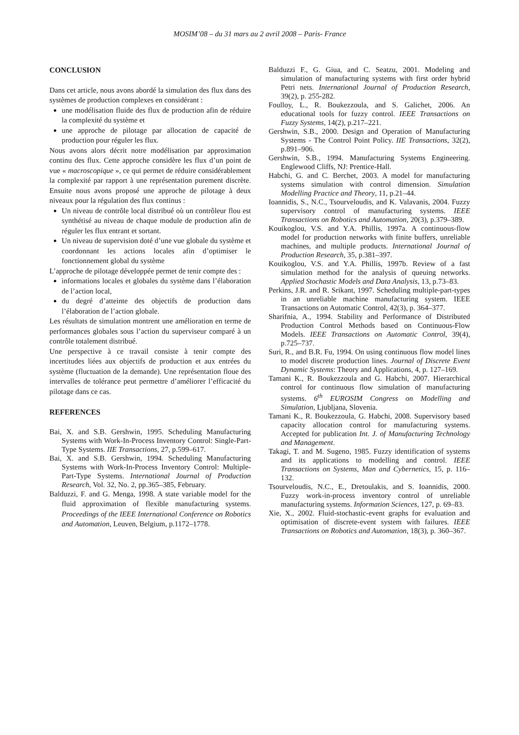MOSIM’08 – du 31 mars au 2 avril 2008 – Paris- France
CONCLUSION
Dans cet article, nous avons abordé la simulation des flux dans des systèmes de production complexes en considérant :
une modélisation fluide des flux de production afin de réduire la complexité du système et
une approche de pilotage par allocation de capacité de production pour réguler les flux.
Nous avons alors décrit notre modélisation par approximation continu des flux. Cette approche considère les flux d’un point de vue « macroscopique », ce qui permet de réduire considérablement la complexité par rapport à une représentation purement discrète. Ensuite nous avons proposé une approche de pilotage à deux niveaux pour la régulation des flux continus :
Un niveau de contrôle local distribué où un contrôleur flou est synthétisé au niveau de chaque module de production afin de réguler les flux entrant et sortant.
Un niveau de supervision doté d’une vue globale du système et coordonnant les actions locales afin d’optimiser le fonctionnement global du système
L’approche de pilotage développée permet de tenir compte des :
informations locales et globales du système dans l’élaboration de l’action local,
du degré d’atteinte des objectifs de production dans l’élaboration de l’action globale.
Les résultats de simulation montrent une amélioration en terme de performances globales sous l’action du superviseur comparé à un contrôle totalement distribué.
Une perspective à ce travail consiste à tenir compte des incertitudes liées aux objectifs de production et aux entrées du système (fluctuation de la demande). Une représentation floue des intervalles de tolérance peut permettre d’améliorer l’efficacité du pilotage dans ce cas.
REFERENCES
Bai, X. and S.B. Gershwin, 1995. Scheduling Manufacturing Systems with Work-In-Process Inventory Control: Single-Part-Type Systems. IIE Transactions, 27, p.599–617.
Bai, X. and S.B. Gershwin, 1994. Scheduling Manufacturing Systems with Work-In-Process Inventory Control: Multiple-Part-Type Systems. International Journal of Production Research, Vol. 32, No. 2, pp.365–385, February.
Balduzzi, F. and G. Menga, 1998. A state variable model for the fluid approximation of flexible manufacturing systems. Proceedings of the IEEE International Conference on Robotics and Automation, Leuven, Belgium, p.1172–1778.
Balduzzi F., G. Giua, and C. Seatzu, 2001. Modeling and simulation of manufacturing systems with first order hybrid Petri nets. International Journal of Production Research, 39(2), p. 255-282.
Foulloy, L., R. Boukezzoula, and S. Galichet, 2006. An educational tools for fuzzy control. IEEE Transactions on Fuzzy Systems, 14(2), p.217–221.
Gershwin, S.B., 2000. Design and Operation of Manufacturing Systems - The Control Point Policy. IIE Transactions, 32(2), p.891–906.
Gershwin, S.B., 1994. Manufacturing Systems Engineering. Englewood Cliffs, NJ: Prentice-Hall.
Habchi, G. and C. Berchet, 2003. A model for manufacturing systems simulation with control dimension. Simulation Modelling Practice and Theory, 11, p.21–44.
Ioannidis, S., N.C., Tsourveloudis, and K. Valavanis, 2004. Fuzzy supervisory control of manufacturing systems. IEEE Transactions on Robotics and Automation, 20(3), p.379–389.
Kouikoglou, V.S. and Y.A. Phillis, 1997a. A continuous-flow model for production networks with finite buffers, unreliable machines, and multiple products. International Journal of Production Research, 35, p.381–397.
Kouikoglou, V.S. and Y.A. Phillis, 1997b. Review of a fast simulation method for the analysis of queuing networks. Applied Stochastic Models and Data Analysis, 13, p.73–83.
Perkins, J.R. and R. Srikant, 1997. Scheduling multiple-part-types in an unreliable machine manufacturing system. IEEE Transactions on Automatic Control, 42(3), p. 364–377.
Sharifnia, A., 1994. Stability and Performance of Distributed Production Control Methods based on Continuous-Flow Models. IEEE Transactions on Automatic Control, 39(4), p.725–737.
Suri, R., and B.R. Fu, 1994. On using continuous flow model lines to model discrete production lines. Journal of Discrete Event Dynamic Systems: Theory and Applications, 4, p. 127–169.
Tamani K., R. Boukezzoula and G. Habchi, 2007. Hierarchical control for continuous flow simulation of manufacturing systems. 6<sup>th</sup> EUROSIM Congress on Modelling and Simulation, Ljubljana, Slovenia.
Tamani K., R. Boukezzoula, G. Habchi, 2008. Supervisory based capacity allocation control for manufacturing systems. Accepted for publication Int. J. of Manufacturing Technology and Management.
Takagi, T. and M. Sugeno, 1985. Fuzzy identification of systems and its applications to modelling and control. IEEE Transactions on Systems, Man and Cybernetics, 15, p. 116–132.
Tsourveloudis, N.C., E., Dretoulakis, and S. Ioannidis, 2000. Fuzzy work-in-process inventory control of unreliable manufacturing systems. Information Sciences, 127, p. 69–83.
Xie, X., 2002. Fluid-stochastic-event graphs for evaluation and optimisation of discrete-event system with failures. IEEE Transactions on Robotics and Automation, 18(3), p. 360–367.